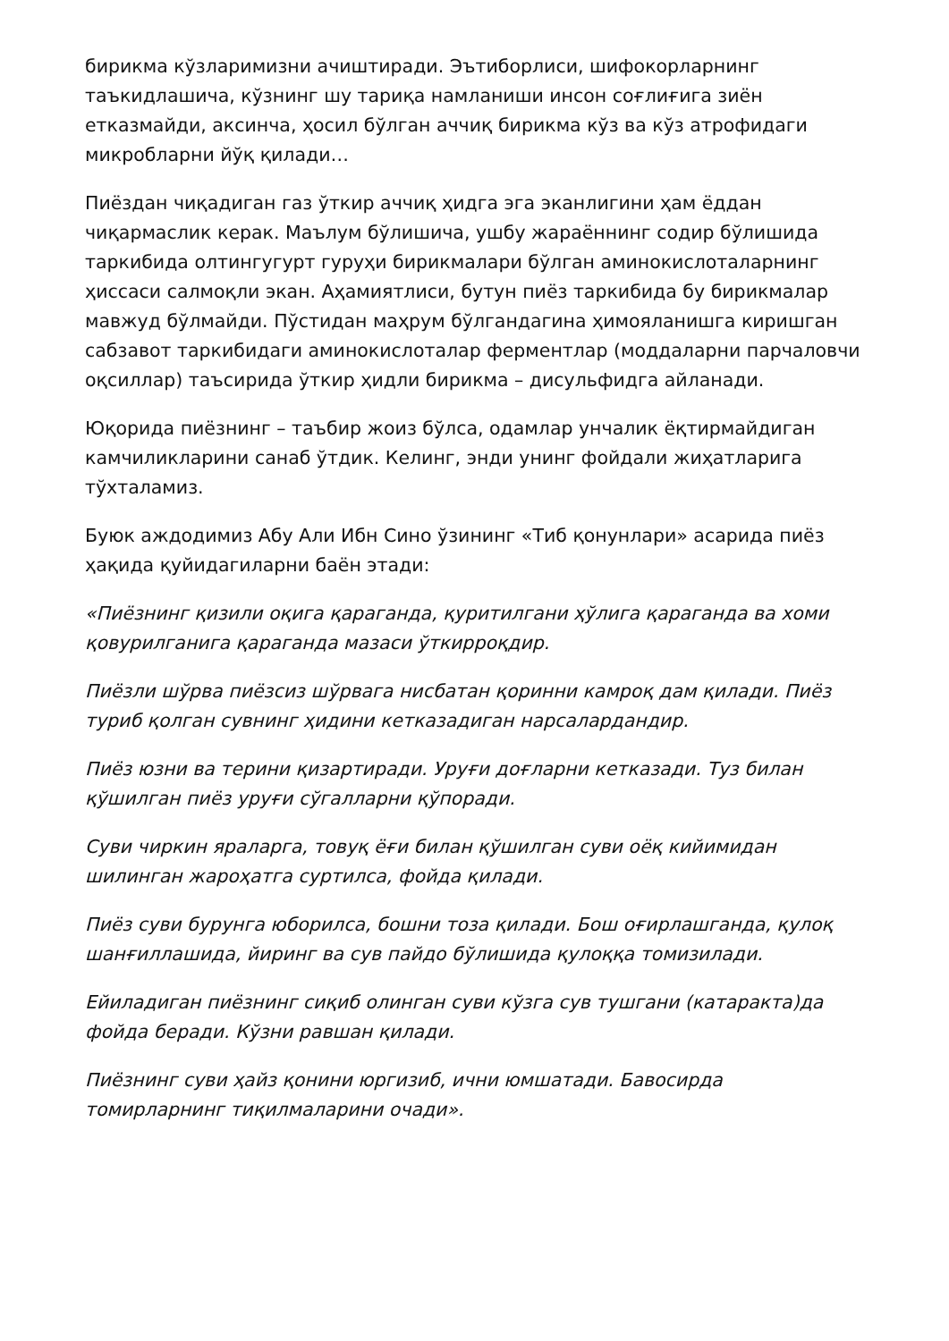бирикма кўзларимизни ачиштиради. Эътиборлиси, шифокорларнинг таъкидлашича, кўзнинг шу тариқа намланиши инсон соғлиғига зиён етказмайди, аксинча, ҳосил бўлган аччиқ бирикма кўз ва кўз атрофидаги микробларни йўқ қилади…
Пиёздан чиқадиган газ ўткир аччиқ ҳидга эга эканлигини ҳам ёддан чиқармаслик керак. Маълум бўлишича, ушбу жараённинг содир бўлишида таркибида олтингугурт гуруҳи бирикмалари бўлган аминокислоталарнинг ҳиссаси салмоқли экан. Аҳамиятлиси, бутун пиёз таркибида бу бирикмалар мавжуд бўлмайди. Пўстидан маҳрум бўлгандагина ҳимояланишга киришган сабзавот таркибидаги аминокислоталар ферментлар (моддаларни парчаловчи оқсиллар) таъсирида ўткир ҳидли бирикма – дисульфидга айланади.
Юқорида пиёзнинг – таъбир жоиз бўлса, одамлар унчалик ёқтирмайдиган камчиликларини санаб ўтдик. Келинг, энди унинг фойдали жиҳатларига тўхталамиз.
Буюк аждодимиз Абу Али Ибн Сино ўзининг «Тиб қонунлари» асарида пиёз ҳақида қуйидагиларни баён этади:
«Пиёзнинг қизили оқига қараганда, қуритилгани ҳўлига қараганда ва хоми қовурилганига қараганда мазаси ўткирроқдир.
Пиёзли шўрва пиёзсиз шўрвага нисбатан қоринни камроқ дам қилади. Пиёз туриб қолган сувнинг ҳидини кетказадиган нарсалардандир.
Пиёз юзни ва терини қизартиради. Уруғи доғларни кетказади. Туз билан қўшилган пиёз уруғи сўгалларни қўпоради.
Суви чиркин яраларга, товуқ ёғи билан қўшилган суви оёқ кийимидан шилинган жароҳатга суртилса, фойда қилади.
Пиёз суви бурунга юборилса, бошни тоза қилади. Бош оғирлашганда, қулоқ шанғиллашида, йиринг ва сув пайдо бўлишида қулоққа томизилади.
Ейиладиган пиёзнинг сиқиб олинган суви кўзга сув тушгани (катаракта)да фойда беради. Кўзни равшан қилади.
Пиёзнинг суви ҳайз қонини юргизиб, ични юмшатади. Бавосирда томирларнинг тиқилмаларини очади».